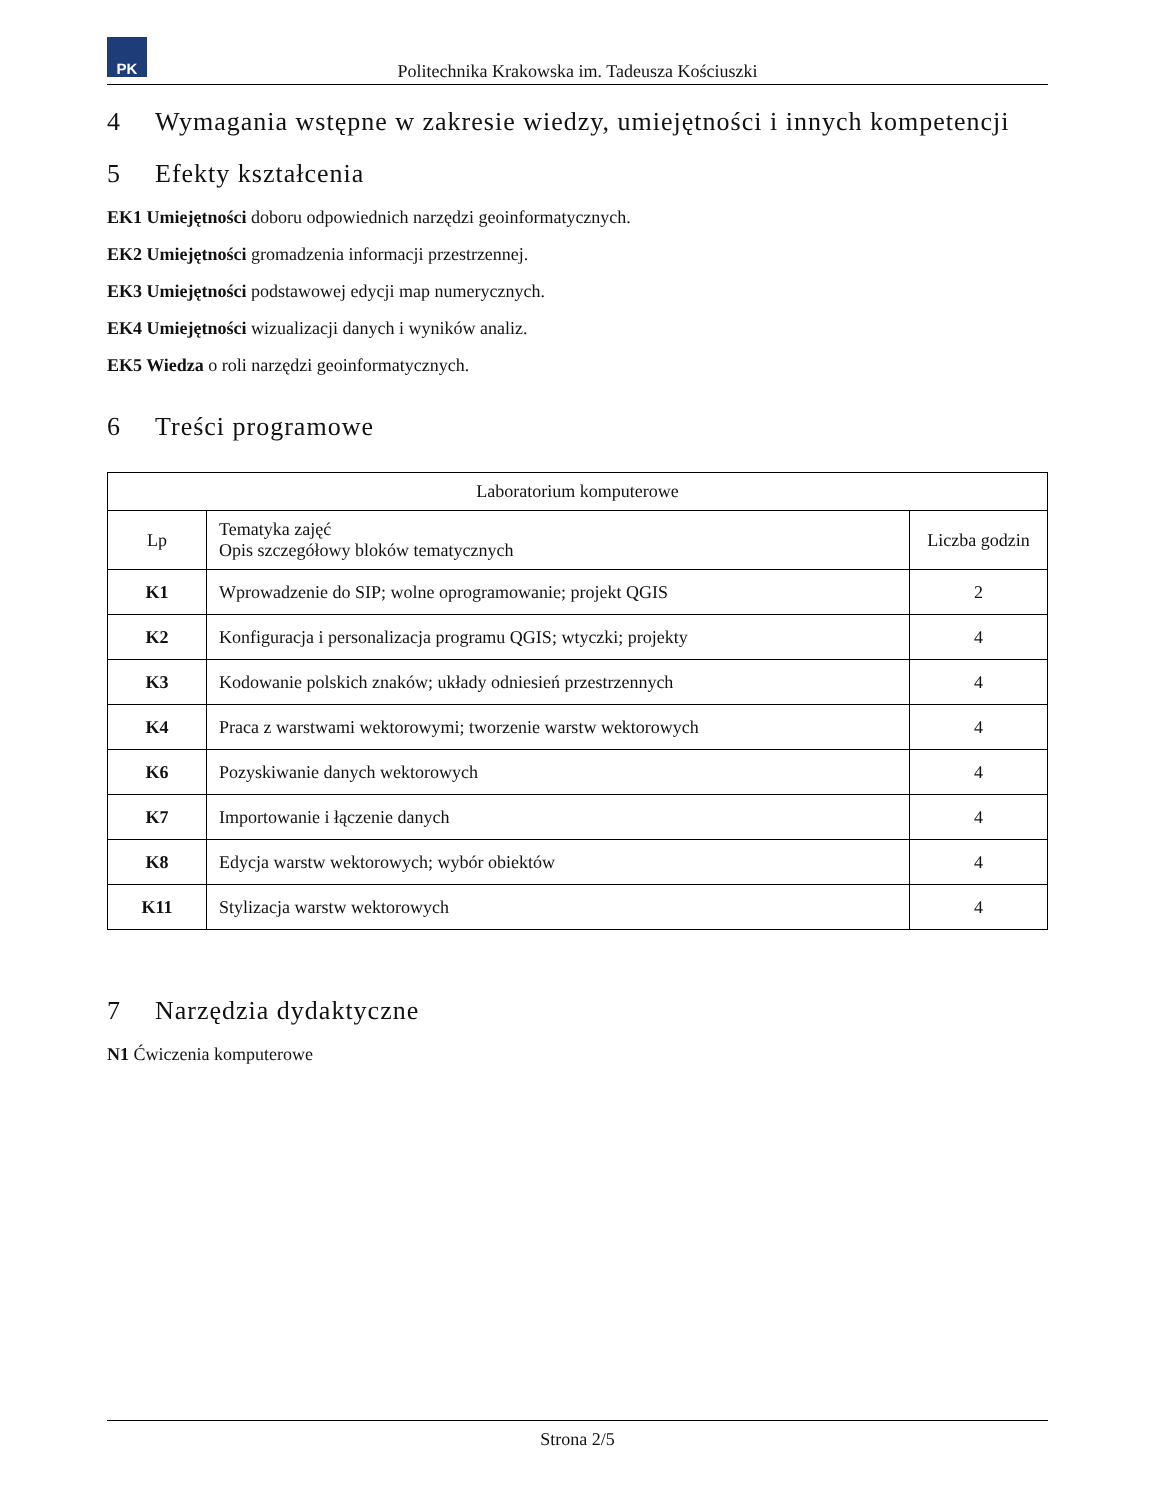PK
Politechnika Krakowska im. Tadeusza Kościuszki
4 Wymagania wstępne w zakresie wiedzy, umiejętności i innych kompetencji
5 Efekty kształcenia
EK1 Umiejętności doboru odpowiednich narzędzi geoinformatycznych.
EK2 Umiejętności gromadzenia informacji przestrzennej.
EK3 Umiejętności podstawowej edycji map numerycznych.
EK4 Umiejętności wizualizacji danych i wyników analiz.
EK5 Wiedza o roli narzędzi geoinformatycznych.
6 Treści programowe
| Laboratorium komputerowe | | |
| --- | --- | --- |
| Lp | Tematyka zajęć Opis szczegółowy bloków tematycznych | Liczba godzin |
| K1 | Wprowadzenie do SIP; wolne oprogramowanie; projekt QGIS | 2 |
| K2 | Konfiguracja i personalizacja programu QGIS; wtyczki; projekty | 4 |
| K3 | Kodowanie polskich znaków; układy odniesień przestrzennych | 4 |
| K4 | Praca z warstwami wektorowymi; tworzenie warstw wektorowych | 4 |
| K6 | Pozyskiwanie danych wektorowych | 4 |
| K7 | Importowanie i łączenie danych | 4 |
| K8 | Edycja warstw wektorowych; wybór obiektów | 4 |
| K11 | Stylizacja warstw wektorowych | 4 |
7 Narzędzia dydaktyczne
N1 Ćwiczenia komputerowe
Strona 2/5